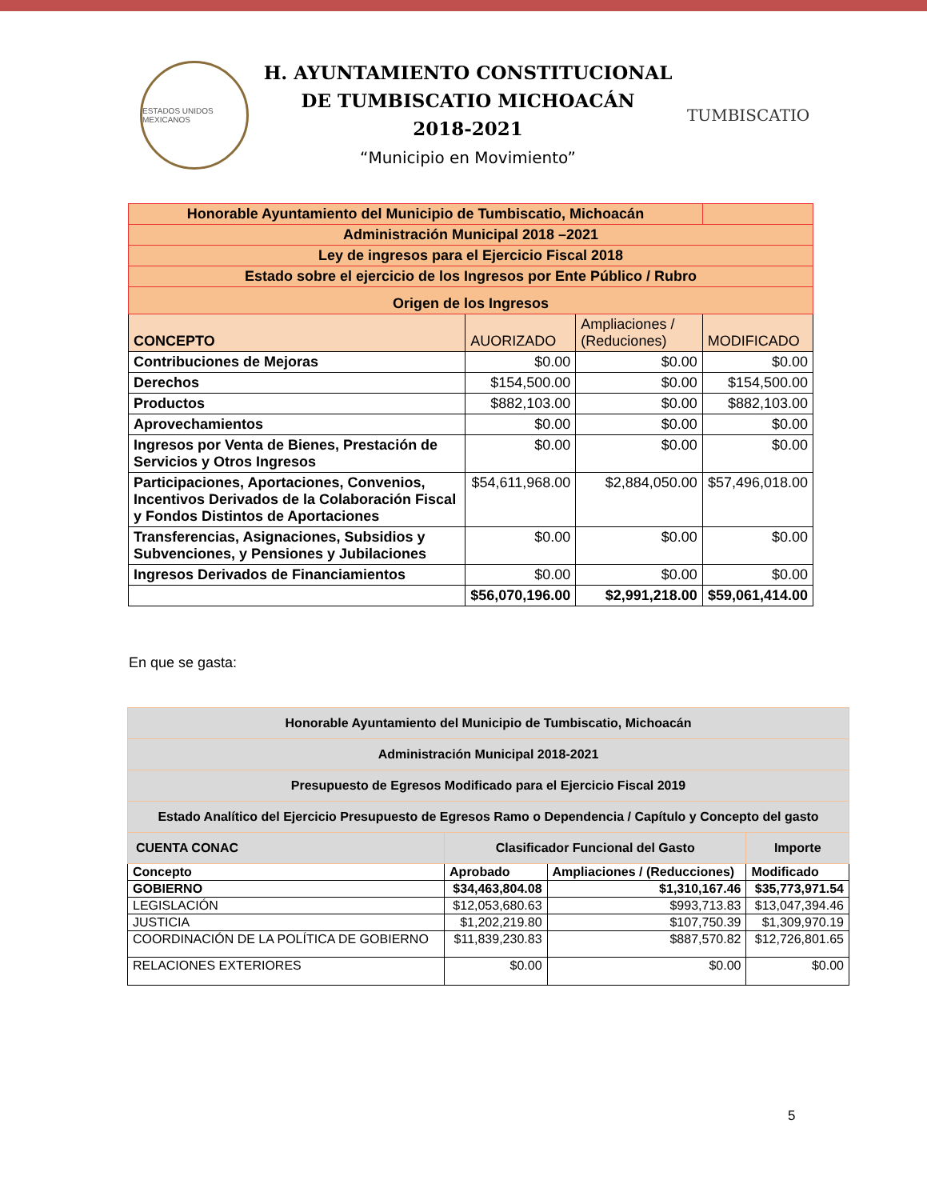ESTADOS UNIDOS MEXICANOS
H. AYUNTAMIENTO CONSTITUCIONAL
DE TUMBISCATIO MICHOACÁN
2018-2021
“Municipio en Movimiento”
TUMBISCATIO
| Honorable Ayuntamiento del Municipio de Tumbiscatio, Michoacán | | | |
| Administración Municipal 2018 –2021 | | | |
| Ley de ingresos para el Ejercicio Fiscal 2018 | | | |
| Estado sobre el ejercicio de los Ingresos por Ente Público / Rubro | | | |
| Origen de los Ingresos | | | |
| CONCEPTO | AUORIZADO | Ampliaciones / (Reduciones) | MODIFICADO |
| Contribuciones de Mejoras | $0.00 | $0.00 | $0.00 |
| Derechos | $154,500.00 | $0.00 | $154,500.00 |
| Productos | $882,103.00 | $0.00 | $882,103.00 |
| Aprovechamientos | $0.00 | $0.00 | $0.00 |
| Ingresos por Venta de Bienes, Prestación de Servicios y Otros Ingresos | $0.00 | $0.00 | $0.00 |
| Participaciones, Aportaciones, Convenios, Incentivos Derivados de la Colaboración Fiscal y Fondos Distintos de Aportaciones | $54,611,968.00 | $2,884,050.00 | $57,496,018.00 |
| Transferencias, Asignaciones, Subsidios y Subvenciones, y Pensiones y Jubilaciones | $0.00 | $0.00 | $0.00 |
| Ingresos Derivados de Financiamientos | $0.00 | $0.00 | $0.00 |
| | $56,070,196.00 | $2,991,218.00 | $59,061,414.00 |
En que se gasta:
| Honorable Ayuntamiento del Municipio de Tumbiscatio, Michoacán | | | |
| Administración Municipal 2018-2021 | | | |
| Presupuesto de Egresos Modificado para el Ejercicio Fiscal 2019 | | | |
| Estado Analítico del Ejercicio Presupuesto de Egresos Ramo o Dependencia / Capítulo y Concepto del gasto | | | |
| CUENTA CONAC | Clasificador Funcional del Gasto | | Importe |
| Concepto | Aprobado | Ampliaciones / (Reducciones) | Modificado |
| GOBIERNO | $34,463,804.08 | $1,310,167.46 | $35,773,971.54 |
| LEGISLACIÓN | $12,053,680.63 | $993,713.83 | $13,047,394.46 |
| JUSTICIA | $1,202,219.80 | $107,750.39 | $1,309,970.19 |
| COORDINACIÓN DE LA POLÍTICA DE GOBIERNO | $11,839,230.83 | $887,570.82 | $12,726,801.65 |
| RELACIONES EXTERIORES | $0.00 | $0.00 | $0.00 |
5